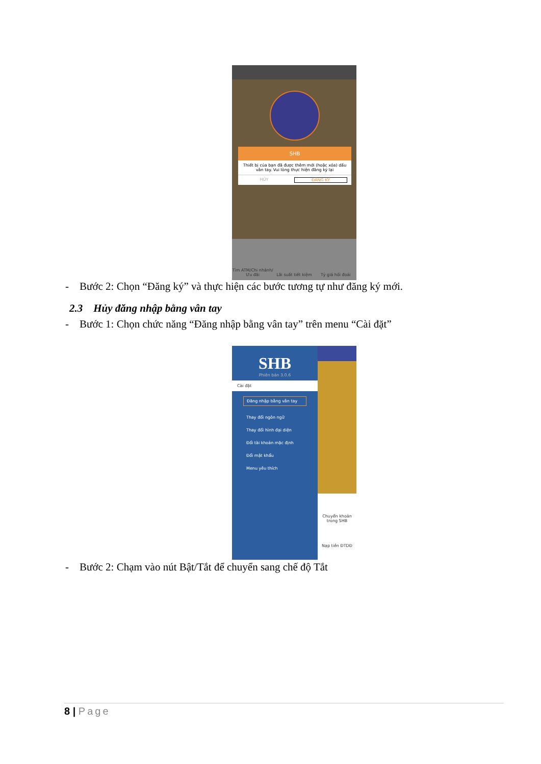SHB
Thiết bị của bạn đã được thêm mới (hoặc xóa) dấu vân tay. Vui lòng thực hiện đăng ký lại
HỦY ĐĂNG KÝ
Tìm ATM/Chi nhánh/Ưu đãi Lãi suất tiết kiệm Tỷ giá hối đoái
- Bước 2: Chọn “Đăng ký” và thực hiện các bước tương tự như đăng ký mới.
2.3 Hủy đăng nhập bằng vân tay
- Bước 1: Chọn chức năng “Đăng nhập bằng vân tay” trên menu “Cài đặt”
SHB
Phiên bản 3.0.6
Cài đặt
Đăng nhập bằng vân tay
Thay đổi ngôn ngữ
Thay đổi hình đại diện
Đổi tài khoản mặc định
Đổi mật khẩu
Menu yêu thích
Chuyển khoản trong SHB
Nạp tiền ĐTDĐ
- Bước 2: Chạm vào nút Bật/Tắt để chuyển sang chế độ Tắt
8 | Page